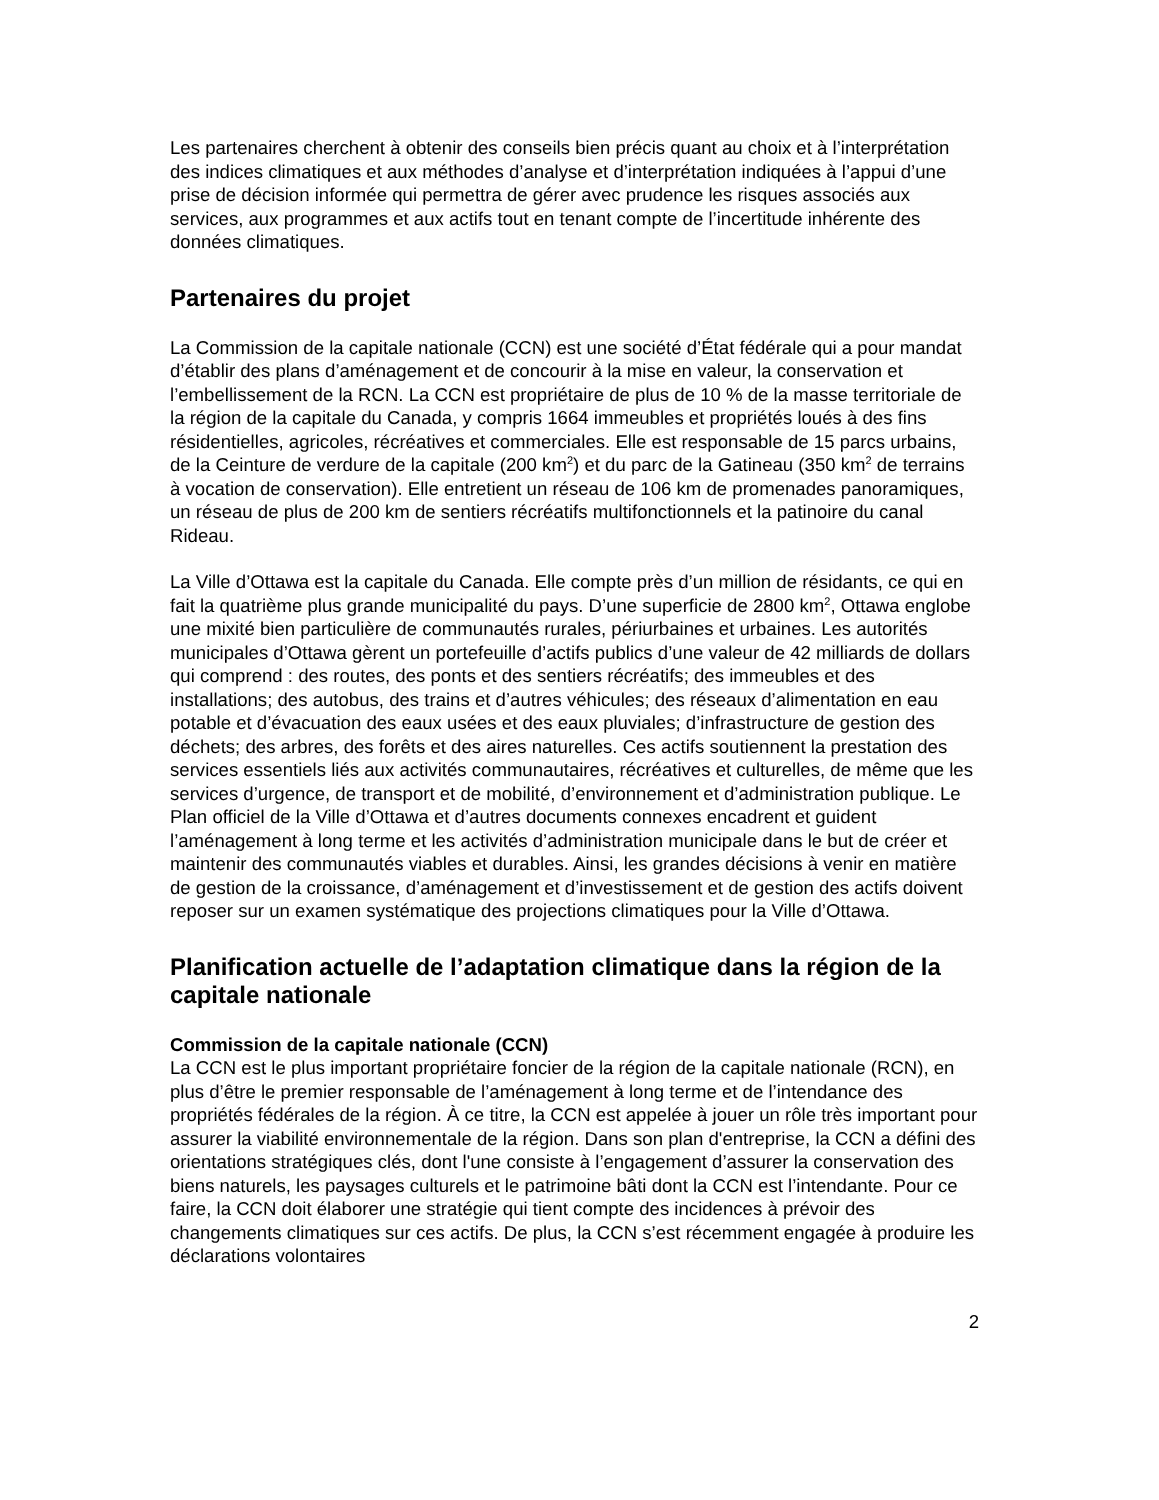Les partenaires cherchent à obtenir des conseils bien précis quant au choix et à l’interprétation des indices climatiques et aux méthodes d’analyse et d’interprétation indiquées à l’appui d’une prise de décision informée qui permettra de gérer avec prudence les risques associés aux services, aux programmes et aux actifs tout en tenant compte de l’incertitude inhérente des données climatiques.
Partenaires du projet
La Commission de la capitale nationale (CCN) est une société d’État fédérale qui a pour mandat d’établir des plans d’aménagement et de concourir à la mise en valeur, la conservation et l’embellissement de la RCN. La CCN est propriétaire de plus de 10 % de la masse territoriale de la région de la capitale du Canada, y compris 1664 immeubles et propriétés loués à des fins résidentielles, agricoles, récréatives et commerciales. Elle est responsable de 15 parcs urbains, de la Ceinture de verdure de la capitale (200 km<sup>2</sup>) et du parc de la Gatineau (350 km<sup>2</sup> de terrains à vocation de conservation). Elle entretient un réseau de 106 km de promenades panoramiques, un réseau de plus de 200 km de sentiers récréatifs multifonctionnels et la patinoire du canal Rideau.
La Ville d’Ottawa est la capitale du Canada. Elle compte près d’un million de résidants, ce qui en fait la quatrième plus grande municipalité du pays. D’une superficie de 2800 km<sup>2</sup>, Ottawa englobe une mixité bien particulière de communautés rurales, périurbaines et urbaines. Les autorités municipales d’Ottawa gèrent un portefeuille d’actifs publics d’une valeur de 42 milliards de dollars qui comprend : des routes, des ponts et des sentiers récréatifs; des immeubles et des installations; des autobus, des trains et d’autres véhicules; des réseaux d’alimentation en eau potable et d’évacuation des eaux usées et des eaux pluviales; d’infrastructure de gestion des déchets; des arbres, des forêts et des aires naturelles. Ces actifs soutiennent la prestation des services essentiels liés aux activités communautaires, récréatives et culturelles, de même que les services d’urgence, de transport et de mobilité, d’environnement et d’administration publique. Le Plan officiel de la Ville d’Ottawa et d’autres documents connexes encadrent et guident l’aménagement à long terme et les activités d’administration municipale dans le but de créer et maintenir des communautés viables et durables. Ainsi, les grandes décisions à venir en matière de gestion de la croissance, d’aménagement et d’investissement et de gestion des actifs doivent reposer sur un examen systématique des projections climatiques pour la Ville d’Ottawa.
Planification actuelle de l’adaptation climatique dans la région de la capitale nationale
Commission de la capitale nationale (CCN)
La CCN est le plus important propriétaire foncier de la région de la capitale nationale (RCN), en plus d’être le premier responsable de l’aménagement à long terme et de l’intendance des propriétés fédérales de la région. À ce titre, la CCN est appelée à jouer un rôle très important pour assurer la viabilité environnementale de la région. Dans son plan d'entreprise, la CCN a défini des orientations stratégiques clés, dont l'une consiste à l’engagement d’assurer la conservation des biens naturels, les paysages culturels et le patrimoine bâti dont la CCN est l’intendante. Pour ce faire, la CCN doit élaborer une stratégie qui tient compte des incidences à prévoir des changements climatiques sur ces actifs. De plus, la CCN s’est récemment engagée à produire les déclarations volontaires
2